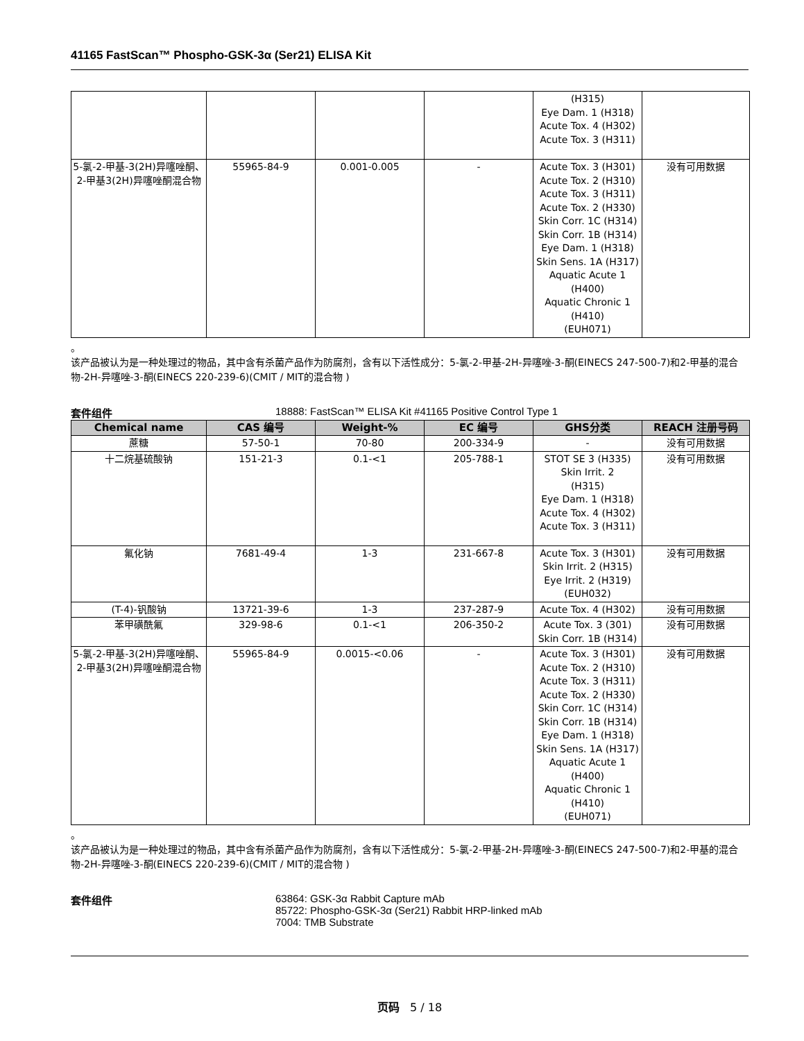41165 FastScan™ Phospho-GSK-3α (Ser21) ELISA Kit
| | | | | (H315) Eye Dam. 1 (H318) Acute Tox. 4 (H302) Acute Tox. 3 (H311) | |
| 5-氯-2-甲基-3(2H)异噻唑酮、2-甲基3(2H)异噻唑酮混合物 | 55965-84-9 | 0.001-0.005 | - | Acute Tox. 3 (H301) Acute Tox. 2 (H310) Acute Tox. 3 (H311) Acute Tox. 2 (H330) Skin Corr. 1C (H314) Skin Corr. 1B (H314) Eye Dam. 1 (H318) Skin Sens. 1A (H317) Aquatic Acute 1 (H400) Aquatic Chronic 1 (H410) (EUH071) | 没有可用数据 |
。
该产品被认为是一种处理过的物品，其中含有杀菌产品作为防腐剂，含有以下活性成分：5-氯-2-甲基-2H-异噻唑-3-酮(EINECS 247-500-7)和2-甲基的混合物-2H-异噻唑-3-酮(EINECS 220-239-6)(CMIT / MIT的混合物 )
套件组件 18888: FastScan™ ELISA Kit #41165 Positive Control Type 1
| Chemical name | CAS 编号 | Weight-% | EC 编号 | GHS分类 | REACH 注册号码 |
| --- | --- | --- | --- | --- | --- |
| 蔗糖 | 57-50-1 | 70-80 | 200-334-9 | - | 没有可用数据 |
| 十二烷基硫酸钠 | 151-21-3 | 0.1-<1 | 205-788-1 | STOT SE 3 (H335) Skin Irrit. 2 (H315) Eye Dam. 1 (H318) Acute Tox. 4 (H302) Acute Tox. 3 (H311) | 没有可用数据 |
| 氟化钠 | 7681-49-4 | 1-3 | 231-667-8 | Acute Tox. 3 (H301) Skin Irrit. 2 (H315) Eye Irrit. 2 (H319) (EUH032) | 没有可用数据 |
| (T-4)-钒酸钠 | 13721-39-6 | 1-3 | 237-287-9 | Acute Tox. 4 (H302) | 没有可用数据 |
| 苯甲磺酰氟 | 329-98-6 | 0.1-<1 | 206-350-2 | Acute Tox. 3 (301) Skin Corr. 1B (H314) | 没有可用数据 |
| 5-氯-2-甲基-3(2H)异噻唑酮、2-甲基3(2H)异噻唑酮混合物 | 55965-84-9 | 0.0015-<0.06 | - | Acute Tox. 3 (H301) Acute Tox. 2 (H310) Acute Tox. 3 (H311) Acute Tox. 2 (H330) Skin Corr. 1C (H314) Skin Corr. 1B (H314) Eye Dam. 1 (H318) Skin Sens. 1A (H317) Aquatic Acute 1 (H400) Aquatic Chronic 1 (H410) (EUH071) | 没有可用数据 |
。
该产品被认为是一种处理过的物品，其中含有杀菌产品作为防腐剂，含有以下活性成分：5-氯-2-甲基-2H-异噻唑-3-酮(EINECS 247-500-7)和2-甲基的混合物-2H-异噻唑-3-酮(EINECS 220-239-6)(CMIT / MIT的混合物 )
套件组件 63864: GSK-3α Rabbit Capture mAb
85722: Phospho-GSK-3α (Ser21) Rabbit HRP-linked mAb
7004: TMB Substrate
页码 5 / 18